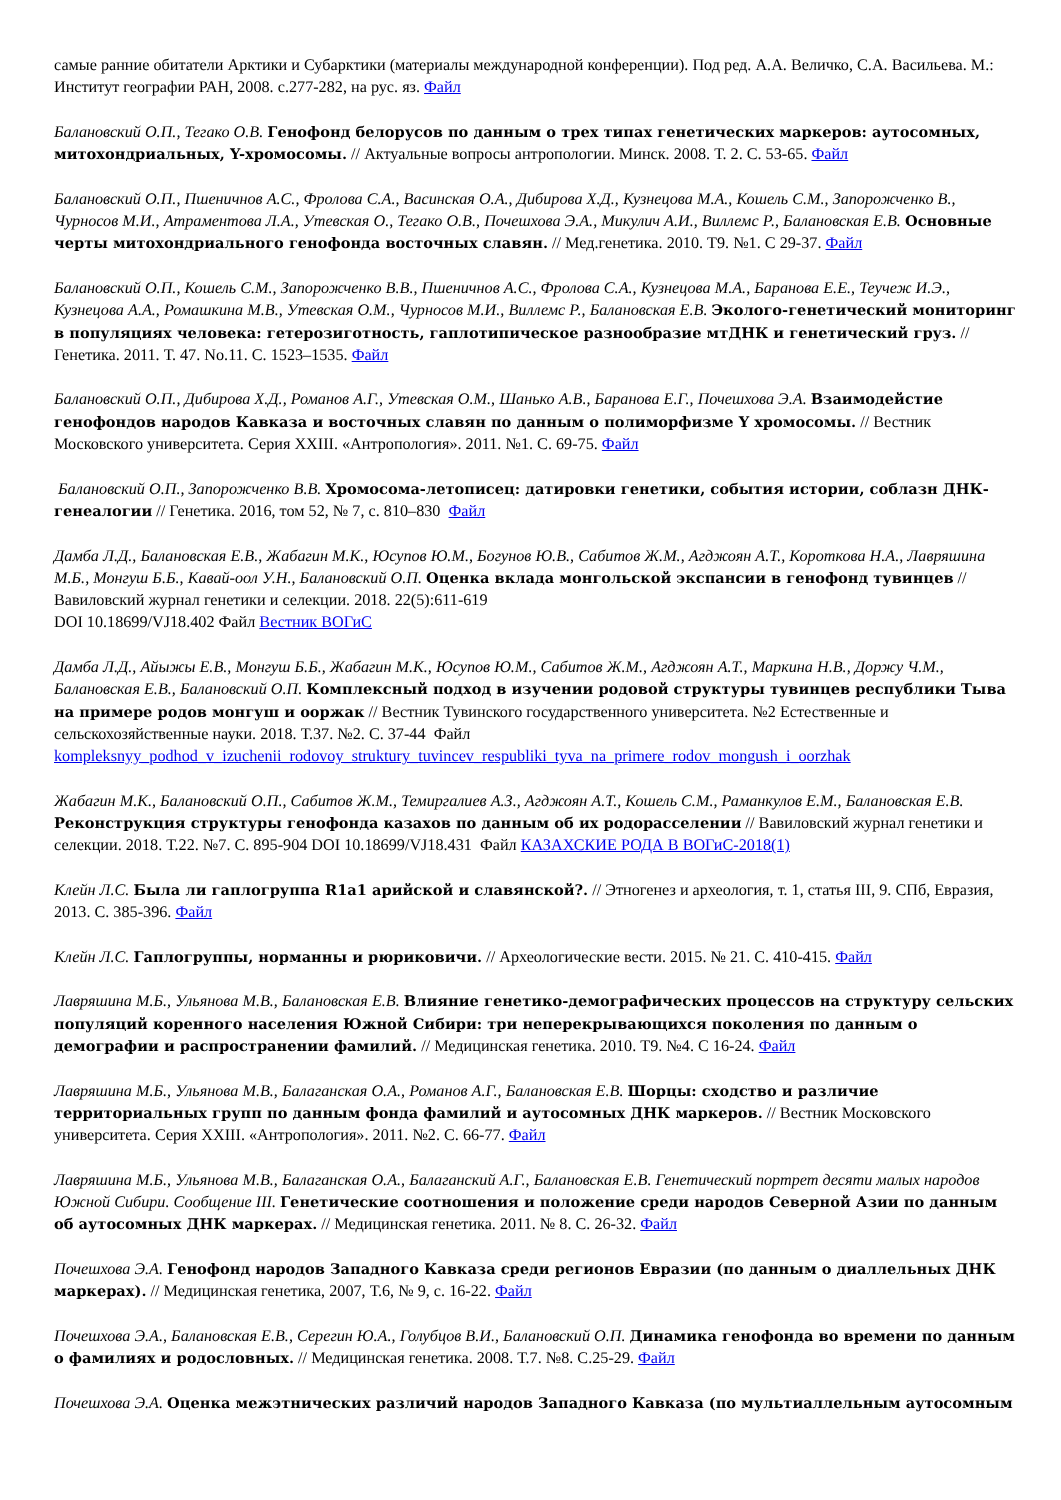самые ранние обитатели Арктики и Субарктики (материалы международной конференции). Под ред. А.А. Величко, С.А. Васильева. М.: Институт географии РАН, 2008. с.277-282, на рус. яз. Файл
Балановский О.П., Тегако О.В. Генофонд белорусов по данным о трех типах генетических маркеров: аутосомных, митохондриальных, Y-хромосомы. // Актуальные вопросы антропологии. Минск. 2008. Т. 2. С. 53-65. Файл
Балановский О.П., Пшеничнов А.С., Фролова С.А., Васинская О.А., Дибирова Х.Д., Кузнецова М.А., Кошель С.М., Запорожченко В., Чурносов М.И., Атраментова Л.А., Утевская О., Тегако О.В., Почешхова Э.А., Микулич А.И., Виллемс Р., Балановская Е.В. Основные черты митохондриального генофонда восточных славян. // Мед.генетика. 2010. Т9. №1. С 29-37. Файл
Балановский О.П., Кошель С.М., Запорожченко В.В., Пшеничнов А.С., Фролова С.А., Кузнецова М.А., Баранова Е.Е., Теучеж И.Э., Кузнецова А.А., Ромашкина М.В., Утевская О.М., Чурносов М.И., Виллемс Р., Балановская Е.В. Эколого-генетический мониторинг в популяциях человека: гетерозиготность, гаплотипическое разнообразие мтДНК и генетический груз. // Генетика. 2011. Т. 47. No.11. С. 1523–1535. Файл
Балановский О.П., Дибирова Х.Д., Романов А.Г., Утевская О.М., Шанько А.В., Баранова Е.Г., Почешхова Э.А. Взаимодейстие генофондов народов Кавказа и восточных славян по данным о полиморфизме Y хромосомы. // Вестник Московского университета. Серия XXIII. «Антропология». 2011. №1. С. 69-75. Файл
Балановский О.П., Запорожченко В.В. Хромосома-летописец: датировки генетики, события истории, соблазн ДНК-генеалогии // Генетика. 2016, том 52, № 7, с. 810–830 Файл
Дамба Л.Д., Балановская Е.В., Жабагин М.К., Юсупов Ю.М., Богунов Ю.В., Сабитов Ж.М., Агджоян А.Т., Короткова Н.А., Лавряшина М.Б., Монгуш Б.Б., Кавай-оол У.Н., Балановский О.П. Оценка вклада монгольской экспансии в генофонд тувинцев // Вавиловский журнал генетики и селекции. 2018. 22(5):611-619
DOI 10.18699/VJ18.402 Файл Вестник ВОГиС
Дамба Л.Д., Айыжы Е.В., Монгуш Б.Б., Жабагин М.К., Юсупов Ю.М., Сабитов Ж.М., Агджоян А.Т., Маркина Н.В., Доржу Ч.М., Балановская Е.В., Балановский О.П. Комплексный подход в изучении родовой структуры тувинцев республики Тыва на примере родов монгуш и ооржак // Вестник Тувинского государственного университета. №2 Естественные и сельскохозяйственные науки. 2018. Т.37. №2. С. 37-44 Файл
kompleksnyy_podhod_v_izuchenii_rodovoy_struktury_tuvincev_respubliki_tyva_na_primere_rodov_mongush_i_oorzhak
Жабагин М.К., Балановский О.П., Сабитов Ж.М., Темиргалиев А.З., Агджоян А.Т., Кошель С.М., Раманкулов Е.М., Балановская Е.В. Реконструкция структуры генофонда казахов по данным об их родорасселении // Вавиловский журнал генетики и селекции. 2018. Т.22. №7. С. 895-904 DOI 10.18699/VJ18.431 Файл КАЗАХСКИЕ РОДА В ВОГиС-2018(1)
Клейн Л.С. Была ли гаплогруппа R1a1 арийской и славянской?. // Этногенез и археология, т. 1, статья III, 9. СПб, Евразия, 2013. С. 385-396. Файл
Клейн Л.С. Гаплогруппы, норманны и рюриковичи. // Археологические вести. 2015. № 21. С. 410-415. Файл
Лавряшина М.Б., Ульянова М.В., Балановская Е.В. Влияние генетико-демографических процессов на структуру сельских популяций коренного населения Южной Сибири: три неперекрывающихся поколения по данным о демографии и распространении фамилий. // Медицинская генетика. 2010. Т9. №4. С 16-24. Файл
Лавряшина М.Б., Ульянова М.В., Балаганская О.А., Романов А.Г., Балановская Е.В. Шорцы: сходство и различие территориальных групп по данным фонда фамилий и аутосомных ДНК маркеров. // Вестник Московского университета. Серия XXIII. «Антропология». 2011. №2. С. 66-77. Файл
Лавряшина М.Б., Ульянова М.В., Балаганская О.А., Балаганский А.Г., Балановская Е.В. Генетический портрет десяти малых народов Южной Сибири. Сообщение III. Генетические соотношения и положение среди народов Северной Азии по данным об аутосомных ДНК маркерах. // Медицинская генетика. 2011. № 8. С. 26-32. Файл
Почешхова Э.А. Генофонд народов Западного Кавказа среди регионов Евразии (по данным о диаллельных ДНК маркерах). // Медицинская генетика, 2007, Т.6, № 9, с. 16-22. Файл
Почешхова Э.А., Балановская Е.В., Серегин Ю.А., Голубцов В.И., Балановский О.П. Динамика генофонда во времени по данным о фамилиях и родословных. // Медицинская генетика. 2008. Т.7. №8. С.25-29. Файл
Почешхова Э.А. Оценка межэтнических различий народов Западного Кавказа (по мультиаллельным аутосомным